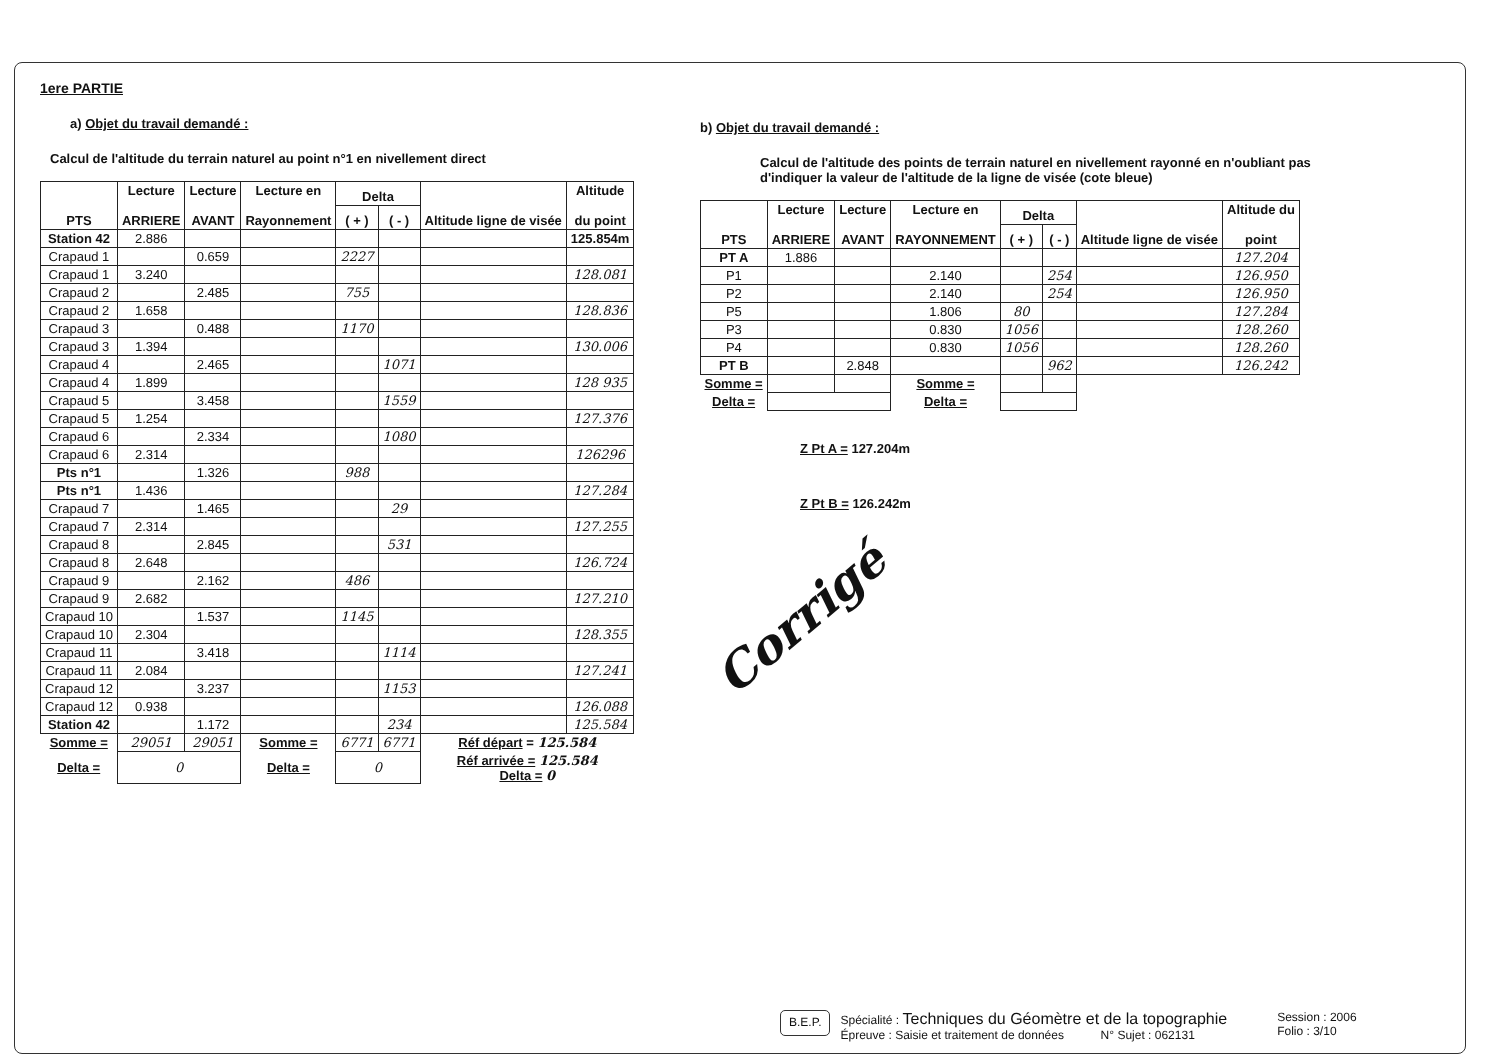1ere PARTIE
a) Objet du travail demandé :
Calcul de l'altitude du terrain naturel au point n°1 en nivellement direct
| PTS | Lecture ARRIERE | Lecture AVANT | Lecture en Rayonnement | Delta | | Altitude ligne de visée | Altitude du point |
| --- | --- | --- | --- | --- | --- | --- | --- |
| | | | | ( + ) | ( - ) | | |
| Station 42 | 2.886 | | | | | | 125.854m |
| Crapaud 1 | | 0.659 | | 2227 | | | |
| Crapaud 1 | 3.240 | | | | | | 128.081 |
| Crapaud 2 | | 2.485 | | 755 | | | |
| Crapaud 2 | 1.658 | | | | | | 128.836 |
| Crapaud 3 | | 0.488 | | 1170 | | | |
| Crapaud 3 | 1.394 | | | | | | 130.006 |
| Crapaud 4 | | 2.465 | | | 1071 | | |
| Crapaud 4 | 1.899 | | | | | | 128 935 |
| Crapaud 5 | | 3.458 | | | 1559 | | |
| Crapaud 5 | 1.254 | | | | | | 127.376 |
| Crapaud 6 | | 2.334 | | | 1080 | | |
| Crapaud 6 | 2.314 | | | | | | 126296 |
| Pts n°1 | | 1.326 | | 988 | | | |
| Pts n°1 | 1.436 | | | | | | 127.284 |
| Crapaud 7 | | 1.465 | | | 29 | | |
| Crapaud 7 | 2.314 | | | | | | 127.255 |
| Crapaud 8 | | 2.845 | | | 531 | | |
| Crapaud 8 | 2.648 | | | | | | 126.724 |
| Crapaud 9 | | 2.162 | | 486 | | | |
| Crapaud 9 | 2.682 | | | | | | 127.210 |
| Crapaud 10 | | 1.537 | | 1145 | | | |
| Crapaud 10 | 2.304 | | | | | | 128.355 |
| Crapaud 11 | | 3.418 | | | 1114 | | |
| Crapaud 11 | 2.084 | | | | | | 127.241 |
| Crapaud 12 | | 3.237 | | | 1153 | | |
| Crapaud 12 | 0.938 | | | | | | 126.088 |
| Station 42 | | 1.172 | | | 234 | | 125.584 |
| Somme = | 29051 | 29051 | Somme = | 6771 | 6771 | Réf départ = 125.584 | |
| Delta = | 0 | | Delta = | 0 | | Réf arrivée = 125.584 Delta = 0 | |
b) Objet du travail demandé :
Calcul de l'altitude des points de terrain naturel en nivellement rayonné en n'oubliant pas d'indiquer la valeur de l'altitude de la ligne de visée (cote bleue)
| PTS | Lecture ARRIERE | Lecture AVANT | Lecture en RAYONNEMENT | Delta | | Altitude ligne de visée | Altitude du point |
| --- | --- | --- | --- | --- | --- | --- | --- |
| | | | | ( + ) | ( - ) | | |
| PT A | 1.886 | | | | | | 127.204 |
| P1 | | | 2.140 | | 254 | | 126.950 |
| P2 | | | 2.140 | | 254 | | 126.950 |
| P5 | | | 1.806 | 80 | | | 127.284 |
| P3 | | | 0.830 | 1056 | | | 128.260 |
| P4 | | | 0.830 | 1056 | | | 128.260 |
| PT B | | 2.848 | | | 962 | | 126.242 |
| Somme = | | | Somme = | | | | |
| Delta = | | | Delta = | | | | |
Z Pt A = 127.204m
Z Pt B = 126.242m
Corrigé
B.E.P.
Spécialité : Techniques du Géomètre et de la topographie
Épreuve : Saisie et traitement de données N° Sujet : 062131
Session : 2006
Folio : 3/10